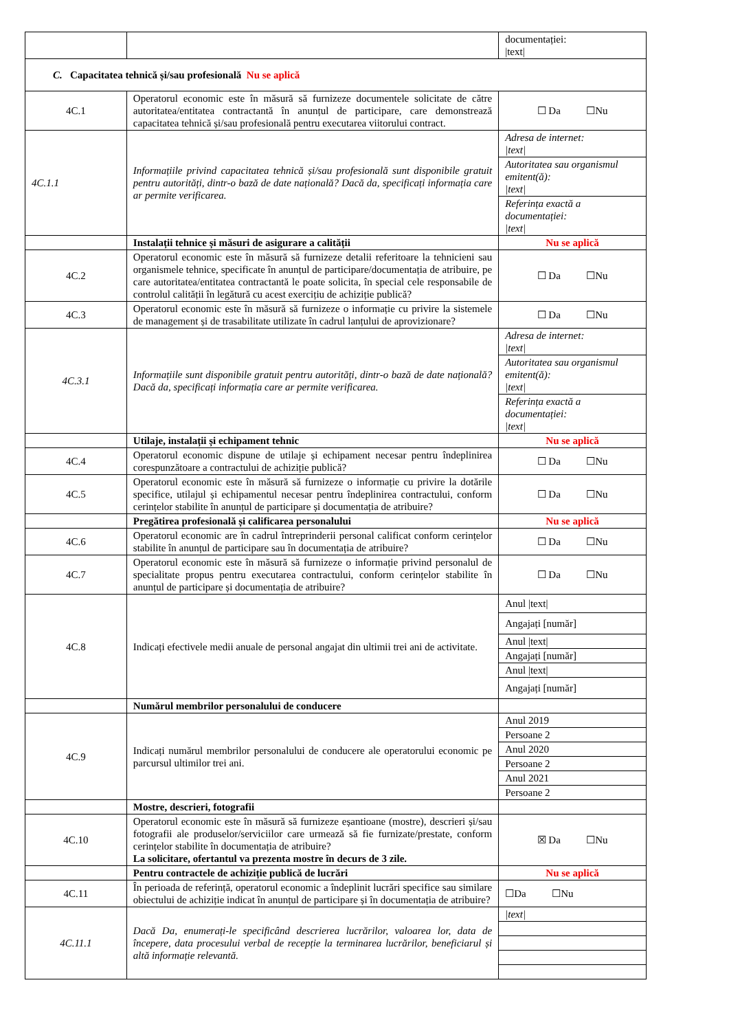| | | documentației: /text/ |
| C. Capacitatea tehnică și/sau profesională Nu se aplică | | |
| 4C.1 | Operatorul economic este în măsură să furnizeze documentele solicitate de către autoritatea/entitatea contractantă în anunțul de participare, care demonstrează capacitatea tehnică și/sau profesională pentru executarea viitorului contract. | ☐ Da ☐Nu |
| 4C.1.1 | Informațiile privind capacitatea tehnică și/sau profesională sunt disponibile gratuit pentru autorități, dintr-o bază de date națională? Dacă da, specificați informația care ar permite verificarea. | Adresa de internet: /text/ Autoritatea sau organismul emitent(ă): /text/ Referința exactă a documentației: /text/ |
| | Instalații tehnice și măsuri de asigurare a calității | Nu se aplică |
| 4C.2 | Operatorul economic este în măsură să furnizeze detalii referitoare la tehnicieni sau organismele tehnice, specificate în anunțul de participare/documentația de atribuire, pe care autoritatea/entitatea contractantă le poate solicita, în special cele responsabile de controlul calității în legătură cu acest exercițiu de achiziție publică? | ☐ Da ☐Nu |
| 4C.3 | Operatorul economic este în măsură să furnizeze o informație cu privire la sistemele de management și de trasabilitate utilizate în cadrul lanțului de aprovizionare? | ☐ Da ☐Nu |
| 4C.3.1 | Informațiile sunt disponibile gratuit pentru autorități, dintr-o bază de date națională? Dacă da, specificați informația care ar permite verificarea. | Adresa de internet: /text/ Autoritatea sau organismul emitent(ă): /text/ Referința exactă a documentației: /text/ |
| | Utilaje, instalații și echipament tehnic | Nu se aplică |
| 4C.4 | Operatorul economic dispune de utilaje și echipament necesar pentru îndeplinirea corespunzătoare a contractului de achiziție publică? | ☐ Da ☐Nu |
| 4C.5 | Operatorul economic este în măsură să furnizeze o informație cu privire la dotările specifice, utilajul și echipamentul necesar pentru îndeplinirea contractului, conform cerințelor stabilite în anunțul de participare și documentația de atribuire? | ☐ Da ☐Nu |
| | Pregătirea profesională și calificarea personalului | Nu se aplică |
| 4C.6 | Operatorul economic are în cadrul întreprinderii personal calificat conform cerințelor stabilite în anunțul de participare sau în documentația de atribuire? | ☐ Da ☐Nu |
| 4C.7 | Operatorul economic este în măsură să furnizeze o informație privind personalul de specialitate propus pentru executarea contractului, conform cerințelor stabilite în anunțul de participare și documentația de atribuire? | ☐ Da ☐Nu |
| 4C.8 | Indicați efectivele medii anuale de personal angajat din ultimii trei ani de activitate. | Anul /text/ Angajați [număr] Anul /text/ Angajați [număr] Anul /text/ Angajați [număr] |
| | Numărul membrilor personalului de conducere | |
| 4C.9 | Indicați numărul membrilor personalului de conducere ale operatorului economic pe parcursul ultimilor trei ani. | Anul 2019 Persoane 2 Anul 2020 Persoane 2 Anul 2021 Persoane 2 |
| | Mostre, descrieri, fotografii | |
| 4C.10 | Operatorul economic este în măsură să furnizeze eșantioane (mostre), descrieri și/sau fotografii ale produselor/serviciilor care urmează să fie furnizate/prestate, conform cerințelor stabilite în documentația de atribuire? La solicitare, ofertantul va prezenta mostre în decurs de 3 zile. | ☒ Da ☐Nu |
| | Pentru contractele de achiziție publică de lucrări | Nu se aplică |
| 4C.11 | În perioada de referință, operatorul economic a îndeplinit lucrări specifice sau similare obiectului de achiziție indicat în anunțul de participare și în documentația de atribuire? | ☐Da ☐Nu |
| 4C.11.1 | Dacă Da, enumerați-le specificând descrierea lucrărilor, valoarea lor, data de începere, data procesului verbal de recepție la terminarea lucrărilor, beneficiarul și altă informație relevantă. | /text/ |